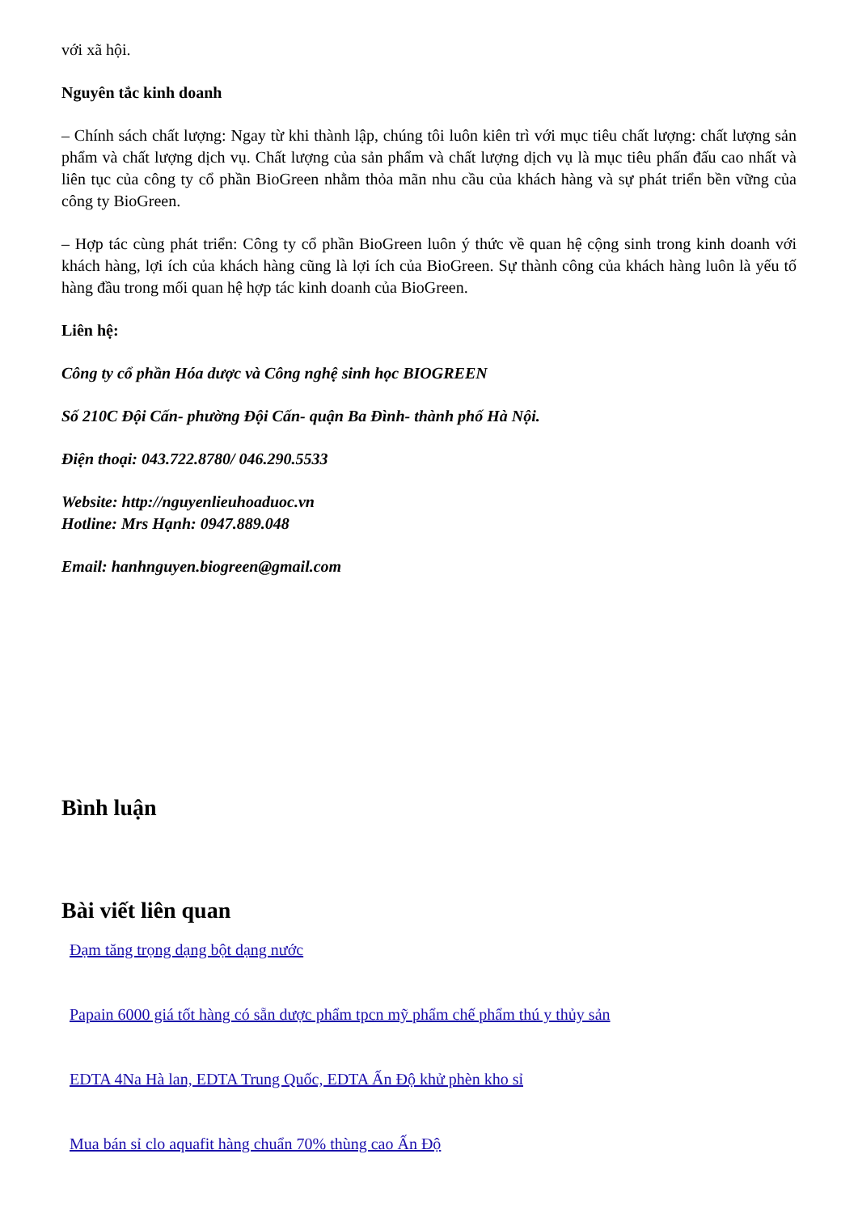với xã hội.
Nguyên tắc kinh doanh
– Chính sách chất lượng: Ngay từ khi thành lập, chúng tôi luôn kiên trì với mục tiêu chất lượng: chất lượng sản phẩm và chất lượng dịch vụ. Chất lượng của sản phẩm và chất lượng dịch vụ là mục tiêu phấn đấu cao nhất và liên tục của công ty cổ phần BioGreen nhằm thỏa mãn nhu cầu của khách hàng và sự phát triển bền vững của công ty BioGreen.
– Hợp tác cùng phát triển: Công ty cổ phần BioGreen luôn ý thức về quan hệ cộng sinh trong kinh doanh với khách hàng, lợi ích của khách hàng cũng là lợi ích của BioGreen. Sự thành công của khách hàng luôn là yếu tố hàng đầu trong mối quan hệ hợp tác kinh doanh của BioGreen.
Liên hệ:
Công ty cổ phần Hóa dược và Công nghệ sinh học BIOGREEN
Số 210C Đội Cấn- phường Đội Cấn- quận Ba Đình- thành phố Hà Nội.
Điện thoại: 043.722.8780/ 046.290.5533
Website: http://nguyenlieuhoaduoc.vn
Hotline: Mrs Hạnh: 0947.889.048
Email: hanhnguyen.biogreen@gmail.com
Bình luận
Bài viết liên quan
Đạm tăng trọng dạng bột dạng nước
Papain 6000 giá tốt hàng có sẵn dược phẩm tpcn mỹ phẩm chế phẩm thú y thủy sản
EDTA 4Na Hà lan, EDTA Trung Quốc, EDTA Ấn Độ khử phèn kho sỉ
Mua bán sỉ clo aquafit hàng chuẩn 70% thùng cao Ấn Độ